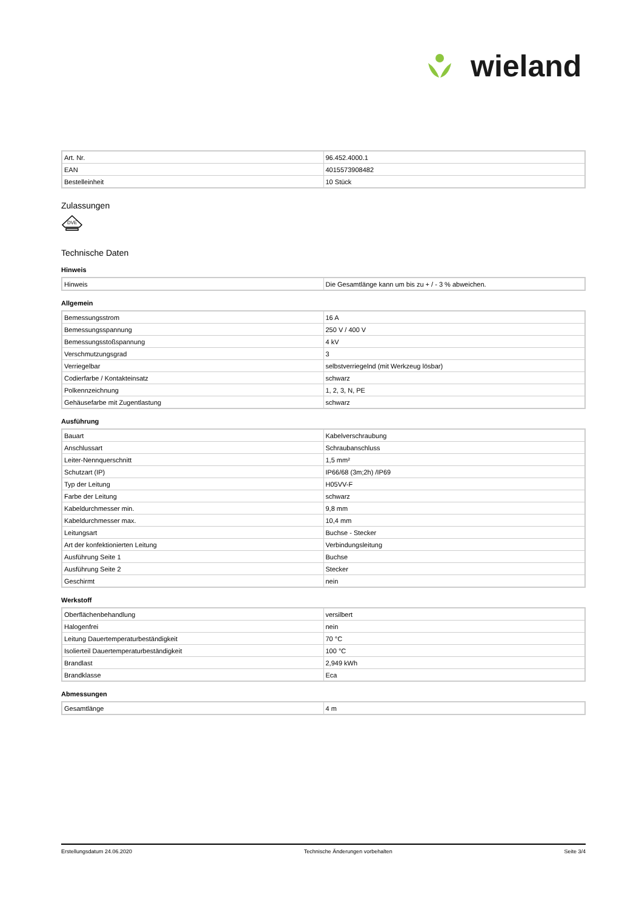wieland
| Art. Nr. | 96.452.4000.1 |
| EAN | 4015573908482 |
| Bestelleinheit | 10 Stück |
Zulassungen
DVE
Technische Daten
Hinweis
| Hinweis | Die Gesamtlänge kann um bis zu + / - 3 % abweichen. |
Allgemein
| Bemessungsstrom | 16 A |
| Bemessungsspannung | 250 V / 400 V |
| Bemessungsstoßspannung | 4 kV |
| Verschmutzungsgrad | 3 |
| Verriegelbar | selbstverriegelnd (mit Werkzeug lösbar) |
| Codierfarbe / Kontakteinsatz | schwarz |
| Polkennzeichnung | 1, 2, 3, N, PE |
| Gehäusefarbe mit Zugentlastung | schwarz |
Ausführung
| Bauart | Kabelverschraubung |
| Anschlussart | Schraubanschluss |
| Leiter-Nennquerschnitt | 1,5 mm² |
| Schutzart (IP) | IP66/68 (3m;2h) /IP69 |
| Typ der Leitung | H05VV-F |
| Farbe der Leitung | schwarz |
| Kabeldurchmesser min. | 9,8 mm |
| Kabeldurchmesser max. | 10,4 mm |
| Leitungsart | Buchse - Stecker |
| Art der konfektionierten Leitung | Verbindungsleitung |
| Ausführung Seite 1 | Buchse |
| Ausführung Seite 2 | Stecker |
| Geschirmt | nein |
Werkstoff
| Oberflächenbehandlung | versilbert |
| Halogenfrei | nein |
| Leitung Dauertemperaturbeständigkeit | 70 °C |
| Isolierteil Dauertemperaturbeständigkeit | 100 °C |
| Brandlast | 2,949 kWh |
| Brandklasse | Eca |
Abmessungen
| Gesamtlänge | 4 m |
Erstellungsdatum 24.06.2020 Technische Änderungen vorbehalten Seite 3/4